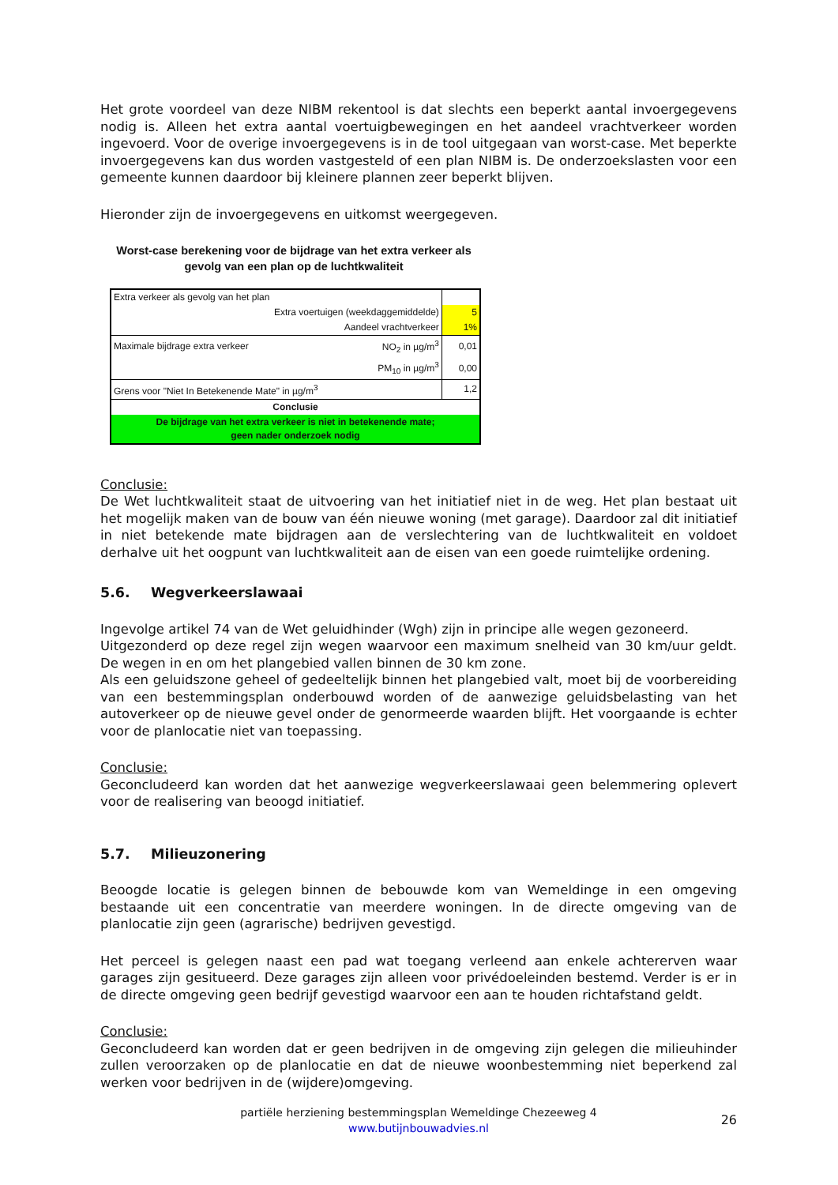Het grote voordeel van deze NIBM rekentool is dat slechts een beperkt aantal invoergegevens nodig is. Alleen het extra aantal voertuigbewegingen en het aandeel vrachtverkeer worden ingevoerd. Voor de overige invoergegevens is in de tool uitgegaan van worst-case. Met beperkte invoergegevens kan dus worden vastgesteld of een plan NIBM is. De onderzoekslasten voor een gemeente kunnen daardoor bij kleinere plannen zeer beperkt blijven.
Hieronder zijn de invoergegevens en uitkomst weergegeven.
Worst-case berekening voor de bijdrage van het extra verkeer als gevolg van een plan op de luchtkwaliteit
| Extra verkeer als gevolg van het plan | | |
| Extra voertuigen (weekdaggemiddelde) | | 5 |
| Aandeel vrachtverkeer | | 1% |
| Maximale bijdrage extra verkeer | NO<sub>2</sub> in µg/m<sup>3</sup> | 0,01 |
| | PM<sub>10</sub> in µg/m<sup>3</sup> | 0,00 |
| Grens voor "Niet In Betekenende Mate" in µg/m<sup>3</sup> | | 1,2 |
| Conclusie | | |
| De bijdrage van het extra verkeer is niet in betekenende mate; geen nader onderzoek nodig | | |
Conclusie:
De Wet luchtkwaliteit staat de uitvoering van het initiatief niet in de weg. Het plan bestaat uit het mogelijk maken van de bouw van één nieuwe woning (met garage). Daardoor zal dit initiatief in niet betekende mate bijdragen aan de verslechtering van de luchtkwaliteit en voldoet derhalve uit het oogpunt van luchtkwaliteit aan de eisen van een goede ruimtelijke ordening.
5.6. Wegverkeerslawaai
Ingevolge artikel 74 van de Wet geluidhinder (Wgh) zijn in principe alle wegen gezoneerd.
Uitgezonderd op deze regel zijn wegen waarvoor een maximum snelheid van 30 km/uur geldt. De wegen in en om het plangebied vallen binnen de 30 km zone.
Als een geluidszone geheel of gedeeltelijk binnen het plangebied valt, moet bij de voorbereiding van een bestemmingsplan onderbouwd worden of de aanwezige geluidsbelasting van het autoverkeer op de nieuwe gevel onder de genormeerde waarden blijft. Het voorgaande is echter voor de planlocatie niet van toepassing.
Conclusie:
Geconcludeerd kan worden dat het aanwezige wegverkeerslawaai geen belemmering oplevert voor de realisering van beoogd initiatief.
5.7. Milieuzonering
Beoogde locatie is gelegen binnen de bebouwde kom van Wemeldinge in een omgeving bestaande uit een concentratie van meerdere woningen. In de directe omgeving van de planlocatie zijn geen (agrarische) bedrijven gevestigd.
Het perceel is gelegen naast een pad wat toegang verleend aan enkele achtererven waar garages zijn gesitueerd. Deze garages zijn alleen voor privédoeleinden bestemd. Verder is er in de directe omgeving geen bedrijf gevestigd waarvoor een aan te houden richtafstand geldt.
Conclusie:
Geconcludeerd kan worden dat er geen bedrijven in de omgeving zijn gelegen die milieuhinder zullen veroorzaken op de planlocatie en dat de nieuwe woonbestemming niet beperkend zal werken voor bedrijven in de (wijdere)omgeving.
partiële herziening bestemmingsplan Wemeldinge Chezeeweg 4
www.butijnbouwadvies.nl
26